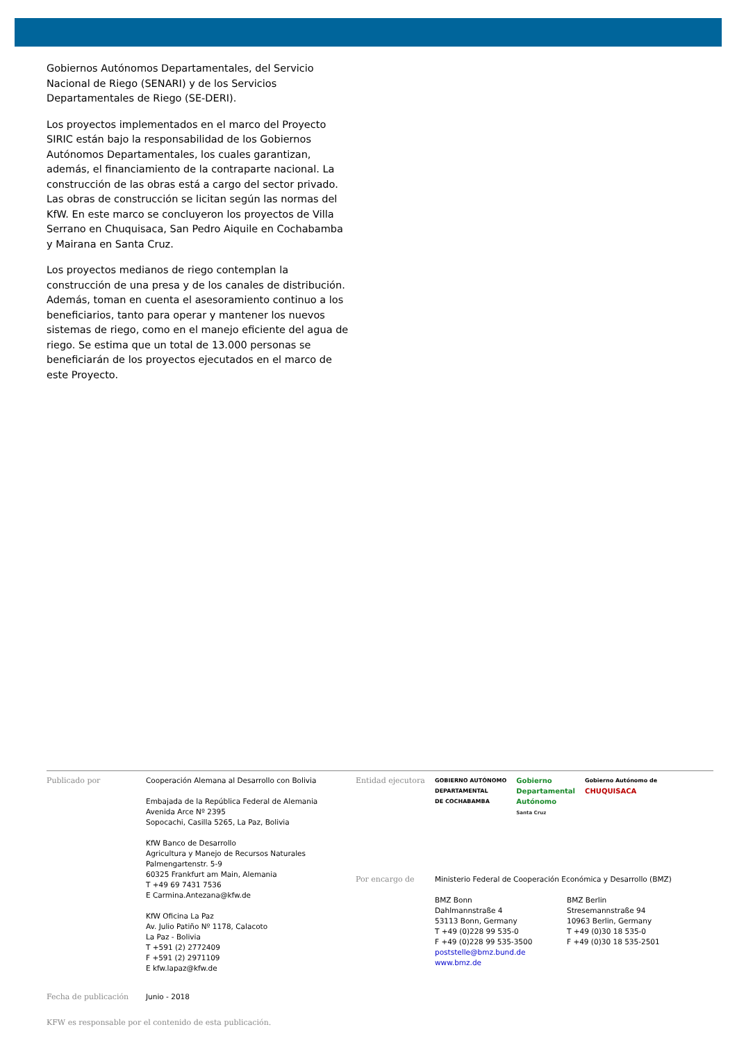Gobiernos Autónomos Departamentales, del Servicio Nacional de Riego (SENARI) y de los Servicios Departamentales de Riego (SE-DERI).
Los proyectos implementados en el marco del Proyecto SIRIC están bajo la responsabilidad de los Gobiernos Autónomos Departamentales, los cuales garantizan, además, el financiamiento de la contraparte nacional. La construcción de las obras está a cargo del sector privado. Las obras de construcción se licitan según las normas del KfW. En este marco se concluyeron los proyectos de Villa Serrano en Chuquisaca, San Pedro Aiquile en Cochabamba y Mairana en Santa Cruz.
Los proyectos medianos de riego contemplan la construcción de una presa y de los canales de distribución. Además, toman en cuenta el asesoramiento continuo a los beneficiarios, tanto para operar y mantener los nuevos sistemas de riego, como en el manejo eficiente del agua de riego. Se estima que un total de 13.000 personas se beneficiarán de los proyectos ejecutados en el marco de este Proyecto.
Publicado por Cooperación Alemana al Desarrollo con Bolivia
Embajada de la República Federal de Alemania
Avenida Arce Nº 2395
Sopocachi, Casilla 5265, La Paz, Bolivia
KfW Banco de Desarrollo
Agricultura y Manejo de Recursos Naturales
Palmengartenstr. 5-9
60325 Frankfurt am Main, Alemania
T +49 69 7431 7536
E Carmina.Antezana@kfw.de
KfW Oficina La Paz
Av. Julio Patiño Nº 1178, Calacoto
La Paz - Bolivia
T +591 (2) 2772409
F +591 (2) 2971109
E kfw.lapaz@kfw.de
Entidad ejecutora
GOBIERNO AUTÓNOMO
DEPARTAMENTAL
DE COCHABAMBA Gobierno
Departamental
Autónomo
Santa Cruz Gobierno Autónomo de
CHUQUISACA
Por encargo de Ministerio Federal de Cooperación Económica y Desarrollo (BMZ)
BMZ Bonn
Dahlmannstraße 4
53113 Bonn, Germany
T +49 (0)228 99 535-0
F +49 (0)228 99 535-3500
poststelle@bmz.bund.de
www.bmz.de
BMZ Berlin
Stresemannstraße 94
10963 Berlin, Germany
T +49 (0)30 18 535-0
F +49 (0)30 18 535-2501
Fecha de publicación Junio - 2018
KFW es responsable por el contenido de esta publicación.